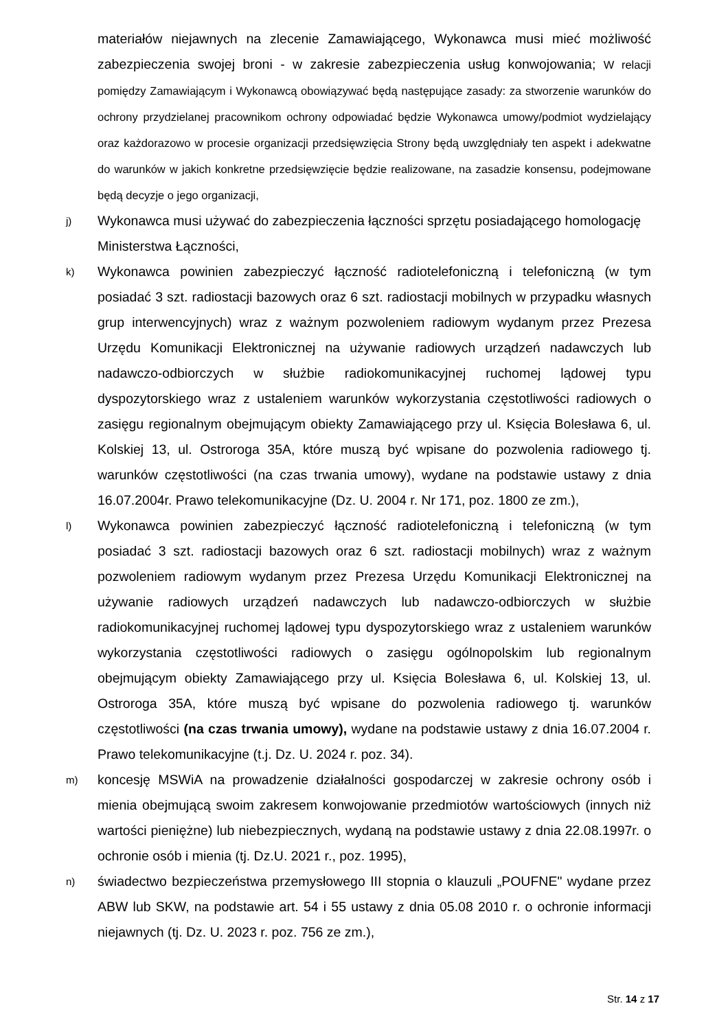materiałów niejawnych na zlecenie Zamawiającego, Wykonawca musi mieć możliwość zabezpieczenia swojej broni - w zakresie zabezpieczenia usług konwojowania; W relacji pomiędzy Zamawiającym i Wykonawcą obowiązywać będą następujące zasady: za stworzenie warunków do ochrony przydzielanej pracownikom ochrony odpowiadać będzie Wykonawca umowy/podmiot wydzielający oraz każdorazowo w procesie organizacji przedsięwzięcia Strony będą uwzględniały ten aspekt i adekwatne do warunków w jakich konkretne przedsięwzięcie będzie realizowane, na zasadzie konsensu, podejmowane będą decyzje o jego organizacji,
j)
Wykonawca musi używać do zabezpieczenia łączności sprzętu posiadającego homologację Ministerstwa Łączności,
k)
Wykonawca powinien zabezpieczyć łączność radiotelefoniczną i telefoniczną (w tym posiadać 3 szt. radiostacji bazowych oraz 6 szt. radiostacji mobilnych w przypadku własnych grup interwencyjnych) wraz z ważnym pozwoleniem radiowym wydanym przez Prezesa Urzędu Komunikacji Elektronicznej na używanie radiowych urządzeń nadawczych lub nadawczo-odbiorczych w służbie radiokomunikacyjnej ruchomej lądowej typu dyspozytorskiego wraz z ustaleniem warunków wykorzystania częstotliwości radiowych o zasięgu regionalnym obejmującym obiekty Zamawiającego przy ul. Księcia Bolesława 6, ul. Kolskiej 13, ul. Ostroroga 35A, które muszą być wpisane do pozwolenia radiowego tj. warunków częstotliwości (na czas trwania umowy), wydane na podstawie ustawy z dnia 16.07.2004r. Prawo telekomunikacyjne (Dz. U. 2004 r. Nr 171, poz. 1800 ze zm.),
l)
Wykonawca powinien zabezpieczyć łączność radiotelefoniczną i telefoniczną (w tym posiadać 3 szt. radiostacji bazowych oraz 6 szt. radiostacji mobilnych) wraz z ważnym pozwoleniem radiowym wydanym przez Prezesa Urzędu Komunikacji Elektronicznej na używanie radiowych urządzeń nadawczych lub nadawczo-odbiorczych w służbie radiokomunikacyjnej ruchomej lądowej typu dyspozytorskiego wraz z ustaleniem warunków wykorzystania częstotliwości radiowych o zasięgu ogólnopolskim lub regionalnym obejmującym obiekty Zamawiającego przy ul. Księcia Bolesława 6, ul. Kolskiej 13, ul. Ostroroga 35A, które muszą być wpisane do pozwolenia radiowego tj. warunków częstotliwości (na czas trwania umowy), wydane na podstawie ustawy z dnia 16.07.2004 r. Prawo telekomunikacyjne (t.j. Dz. U. 2024 r. poz. 34).
m)
koncesję MSWiA na prowadzenie działalności gospodarczej w zakresie ochrony osób i mienia obejmującą swoim zakresem konwojowanie przedmiotów wartościowych (innych niż wartości pieniężne) lub niebezpiecznych, wydaną na podstawie ustawy z dnia 22.08.1997r. o ochronie osób i mienia (tj. Dz.U. 2021 r., poz. 1995),
n)
świadectwo bezpieczeństwa przemysłowego III stopnia o klauzuli „POUFNE" wydane przez ABW lub SKW, na podstawie art. 54 i 55 ustawy z dnia 05.08 2010 r. o ochronie informacji niejawnych (tj. Dz. U. 2023 r. poz. 756 ze zm.),
Str. 14 z 17